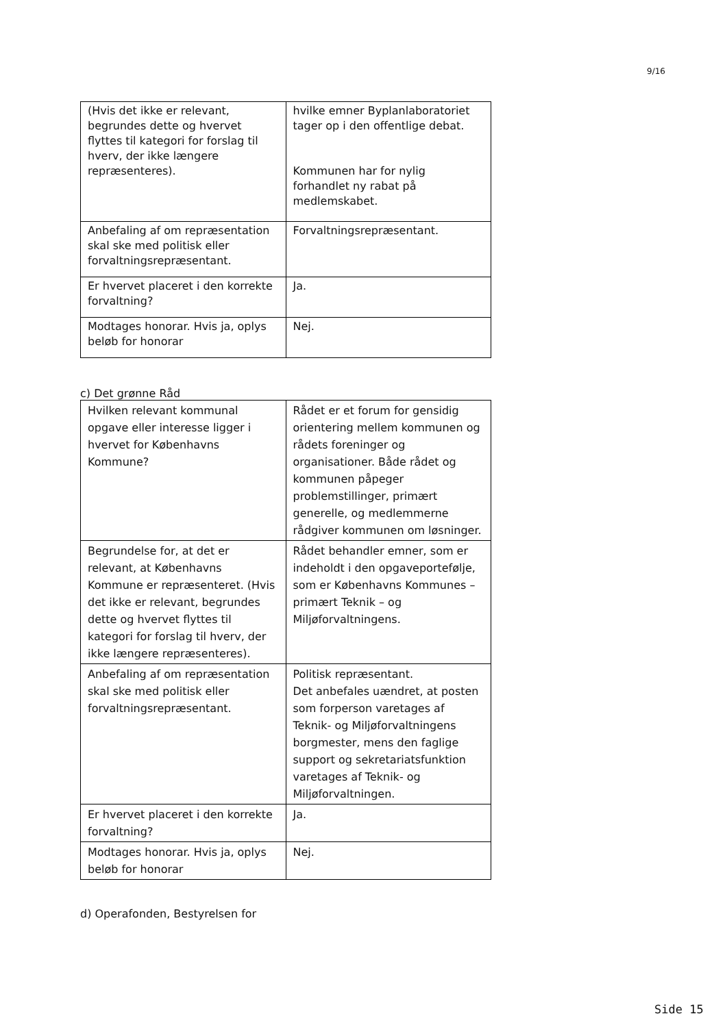9/16
| (Hvis det ikke er relevant, begrundes dette og hvervet flyttes til kategori for forslag til hverv, der ikke længere repræsenteres). | hvilke emner Byplanlaboratoriet tager op i den offentlige debat. Kommunen har for nylig forhandlet ny rabat på medlemskabet. |
| Anbefaling af om repræsentation skal ske med politisk eller forvaltningsrepræsentant. | Forvaltningsrepræsentant. |
| Er hvervet placeret i den korrekte forvaltning? | Ja. |
| Modtages honorar. Hvis ja, oplys beløb for honorar | Nej. |
c) Det grønne Råd
| Hvilken relevant kommunal opgave eller interesse ligger i hvervet for Københavns Kommune? | Rådet er et forum for gensidig orientering mellem kommunen og rådets foreninger og organisationer. Både rådet og kommunen påpeger problemstillinger, primært generelle, og medlemmerne rådgiver kommunen om løsninger. |
| Begrundelse for, at det er relevant, at Københavns Kommune er repræsenteret. (Hvis det ikke er relevant, begrundes dette og hvervet flyttes til kategori for forslag til hverv, der ikke længere repræsenteres). | Rådet behandler emner, som er indeholdt i den opgaveportefølje, som er Københavns Kommunes – primært Teknik – og Miljøforvaltningens. |
| Anbefaling af om repræsentation skal ske med politisk eller forvaltningsrepræsentant. | Politisk repræsentant. Det anbefales uændret, at posten som forperson varetages af Teknik- og Miljøforvaltningens borgmester, mens den faglige support og sekretariatsfunktion varetages af Teknik- og Miljøforvaltningen. |
| Er hvervet placeret i den korrekte forvaltning? | Ja. |
| Modtages honorar. Hvis ja, oplys beløb for honorar | Nej. |
d) Operafonden, Bestyrelsen for
Side 15